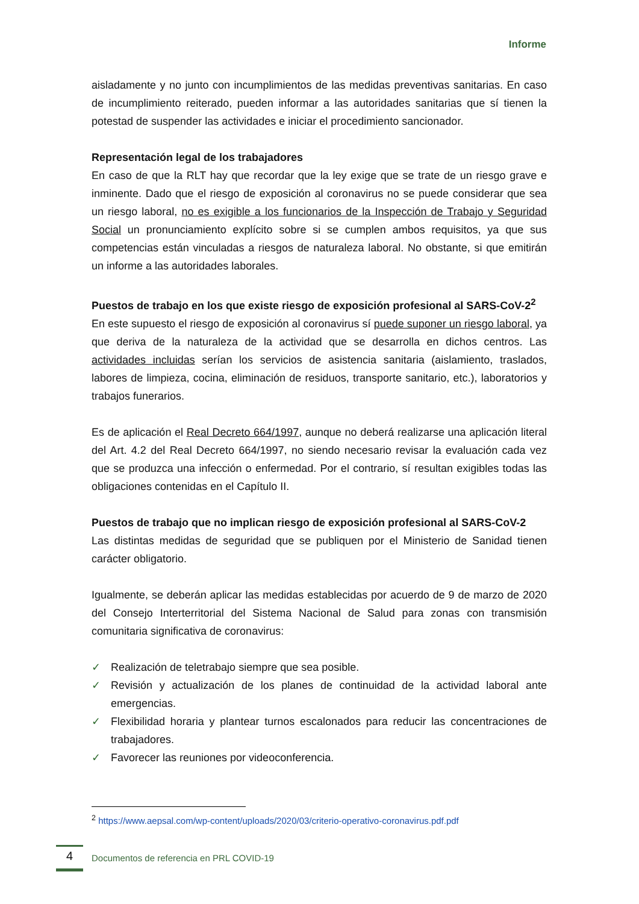Informe
aisladamente y no junto con incumplimientos de las medidas preventivas sanitarias. En caso de incumplimiento reiterado, pueden informar a las autoridades sanitarias que sí tienen la potestad de suspender las actividades e iniciar el procedimiento sancionador.
Representación legal de los trabajadores
En caso de que la RLT hay que recordar que la ley exige que se trate de un riesgo grave e inminente. Dado que el riesgo de exposición al coronavirus no se puede considerar que sea un riesgo laboral, no es exigible a los funcionarios de la Inspección de Trabajo y Seguridad Social un pronunciamiento explícito sobre si se cumplen ambos requisitos, ya que sus competencias están vinculadas a riesgos de naturaleza laboral. No obstante, si que emitirán un informe a las autoridades laborales.
Puestos de trabajo en los que existe riesgo de exposición profesional al SARS-CoV-2<sup>2</sup>
En este supuesto el riesgo de exposición al coronavirus sí puede suponer un riesgo laboral, ya que deriva de la naturaleza de la actividad que se desarrolla en dichos centros. Las actividades incluidas serían los servicios de asistencia sanitaria (aislamiento, traslados, labores de limpieza, cocina, eliminación de residuos, transporte sanitario, etc.), laboratorios y trabajos funerarios.
Es de aplicación el Real Decreto 664/1997, aunque no deberá realizarse una aplicación literal del Art. 4.2 del Real Decreto 664/1997, no siendo necesario revisar la evaluación cada vez que se produzca una infección o enfermedad. Por el contrario, sí resultan exigibles todas las obligaciones contenidas en el Capítulo II.
Puestos de trabajo que no implican riesgo de exposición profesional al SARS-CoV-2
Las distintas medidas de seguridad que se publiquen por el Ministerio de Sanidad tienen carácter obligatorio.
Igualmente, se deberán aplicar las medidas establecidas por acuerdo de 9 de marzo de 2020 del Consejo Interterritorial del Sistema Nacional de Salud para zonas con transmisión comunitaria significativa de coronavirus:
✓ Realización de teletrabajo siempre que sea posible.
✓ Revisión y actualización de los planes de continuidad de la actividad laboral ante emergencias.
✓ Flexibilidad horaria y plantear turnos escalonados para reducir las concentraciones de trabajadores.
✓ Favorecer las reuniones por videoconferencia.
<sup>2</sup> https://www.aepsal.com/wp-content/uploads/2020/03/criterio-operativo-coronavirus.pdf.pdf
4
Documentos de referencia en PRL COVID-19